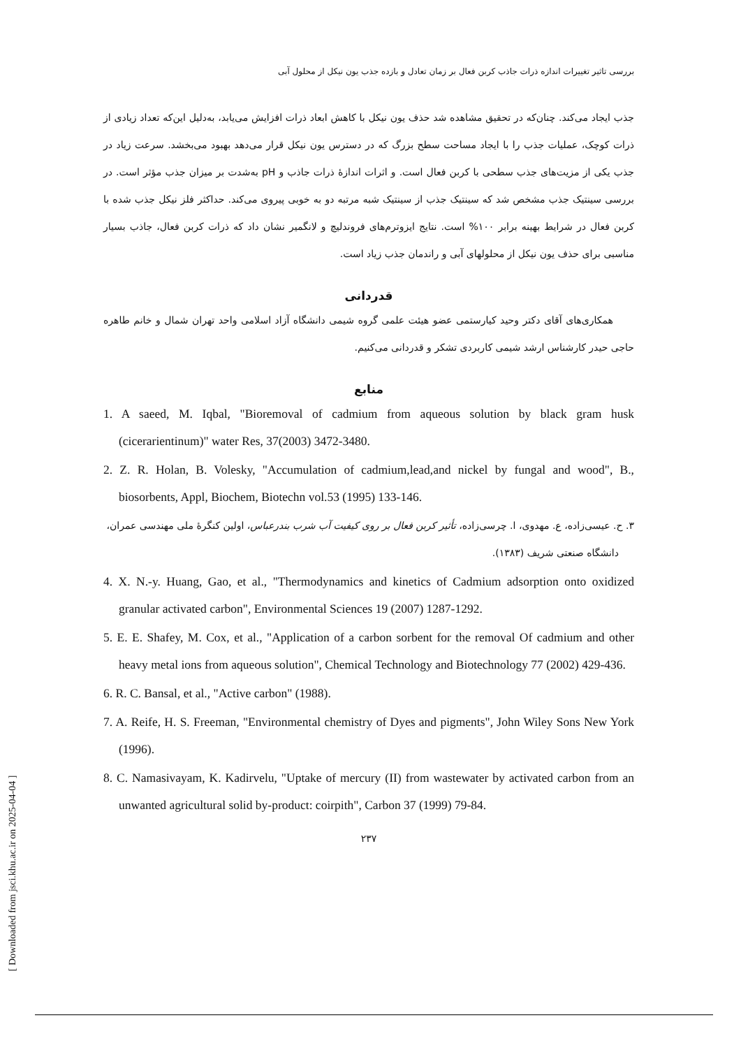بررسی تاثیر تغییرات اندازه ذرات جاذب کربن فعال بر زمان تعادل و بازده جذب یون نیکل از محلول آبی
جذب ایجاد می‌کند. چنان‌که در تحقیق مشاهده شد حذف یون نیکل با کاهش ابعاد ذرات افزایش می‌یابد، به‌دلیل این‌که تعداد زیادی از ذرات کوچک، عملیات جذب را با ایجاد مساحت سطح بزرگ که در دسترس یون نیکل قرار می‌دهد بهبود می‌بخشد. سرعت زیاد در جذب یکی از مزیت‌های جذب سطحی با کربن فعال است. و اثرات اندازهٔ ذرات جاذب و pH به‌شدت بر میزان جذب مؤثر است. در بررسی سینتیک جذب مشخص شد که سینتیک جذب از سینتیک شبه مرتبه دو به خوبی پیروی می‌کند. حداکثر فلز نیکل جذب شده با کربن فعال در شرایط بهینه برابر ۱۰۰% است. نتایج ایزوترم‌های فروندلیچ و لانگمیر نشان داد که ذرات کربن فعال، جاذب بسیار مناسبی برای حذف یون نیکل از محلولهای آبی و راندمان جذب زیاد است.
قدردانی
همکاری‌های آقای دکتر وحید کیارستمی عضو هیئت علمی گروه شیمی دانشگاه آزاد اسلامی واحد تهران شمال و خانم طاهره حاجی حیدر کارشناس ارشد شیمی کاربردی تشکر و قدردانی می‌کنیم.
منابع
1. A saeed, M. Iqbal, "Bioremoval of cadmium from aqueous solution by black gram husk (cicerarientinum)" water Res, 37(2003) 3472-3480.
2. Z. R. Holan, B. Volesky, "Accumulation of cadmium,lead,and nickel by fungal and wood", B., biosorbents, Appl, Biochem, Biotechn vol.53 (1995) 133-146.
۳. ح. عیسی‌زاده، ع. مهدوی، ا. چرسی‌زاده، تأثیر کربن فعال بر روی کیفیت آب شرب بندرعباس، اولین کنگرهٔ ملی مهندسی عمران، دانشگاه صنعتی شریف (۱۳۸۳).
4. X. N.-y. Huang, Gao, et al., "Thermodynamics and kinetics of Cadmium adsorption onto oxidized granular activated carbon", Environmental Sciences 19 (2007) 1287-1292.
5. E. E. Shafey, M. Cox, et al., "Application of a carbon sorbent for the removal Of cadmium and other heavy metal ions from aqueous solution", Chemical Technology and Biotechnology 77 (2002) 429-436.
6. R. C. Bansal, et al., "Active carbon" (1988).
7. A. Reife, H. S. Freeman, "Environmental chemistry of Dyes and pigments", John Wiley Sons New York (1996).
8. C. Namasivayam, K. Kadirvelu, "Uptake of mercury (II) from wastewater by activated carbon from an unwanted agricultural solid by-product: coirpith", Carbon 37 (1999) 79-84.
۲۳۷
[ Downloaded from jsci.khu.ac.ir on 2025-04-04 ]